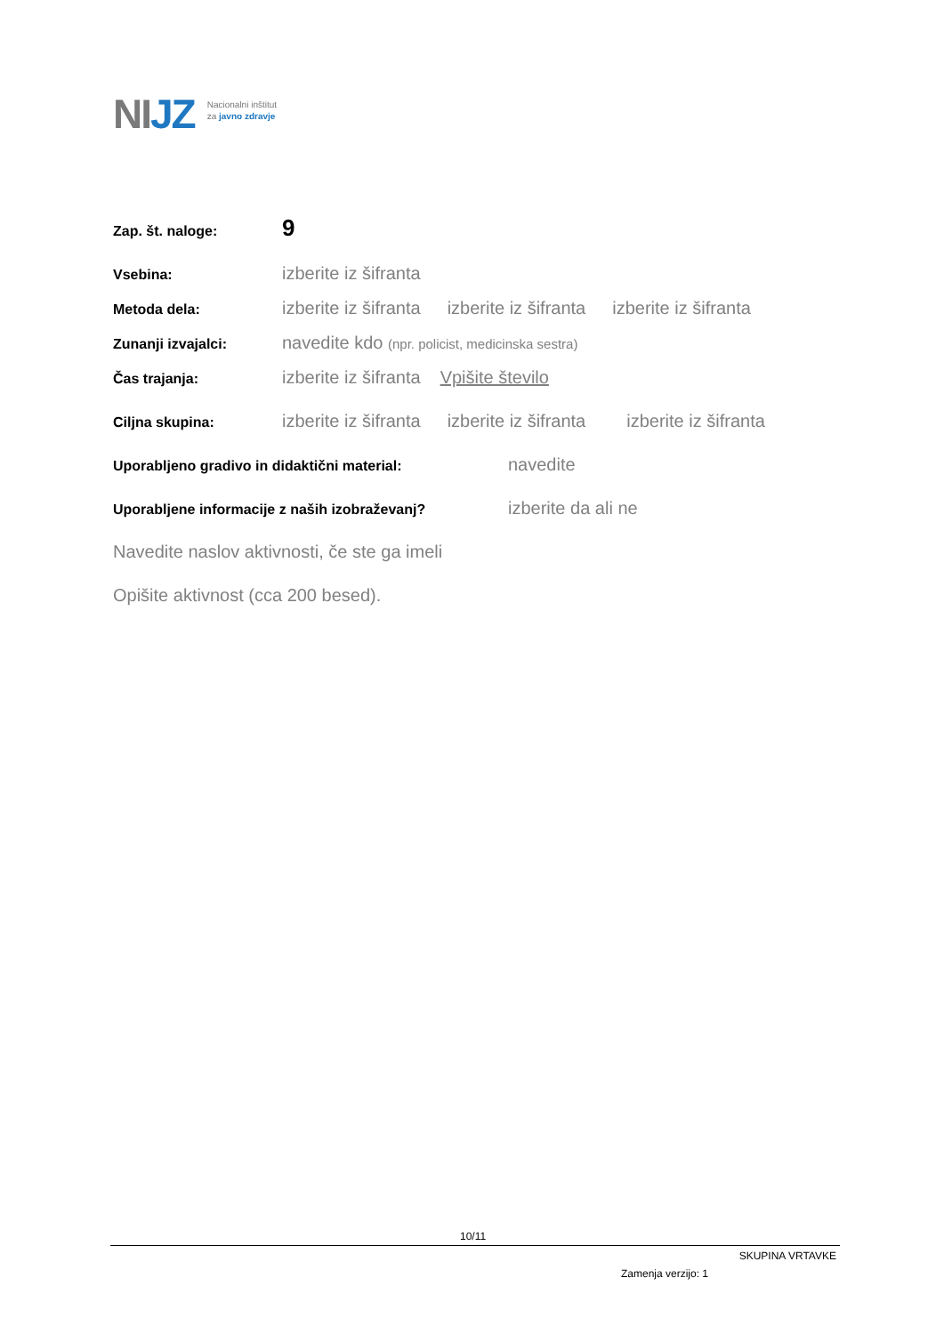NIJZ
Nacionalni inštitut
za javno zdravje
Zap. št. naloge:
9
Vsebina:
izberite iz šifranta
Metoda dela:
izberite iz šifranta izberite iz šifranta izberite iz šifranta
Zunanji izvajalci:
navedite kdo (npr. policist, medicinska sestra)
Čas trajanja:
izberite iz šifranta Vpišite število
Ciljna skupina:
izberite iz šifranta izberite iz šifranta izberite iz šifranta
Uporabljeno gradivo in didaktični material:
navedite
Uporabljene informacije z naših izobraževanj?
izberite da ali ne
Navedite naslov aktivnosti, če ste ga imeli
Opišite aktivnost (cca 200 besed).
10/11
SKUPINA VRTAVKE
Zamenja verzijo: 1